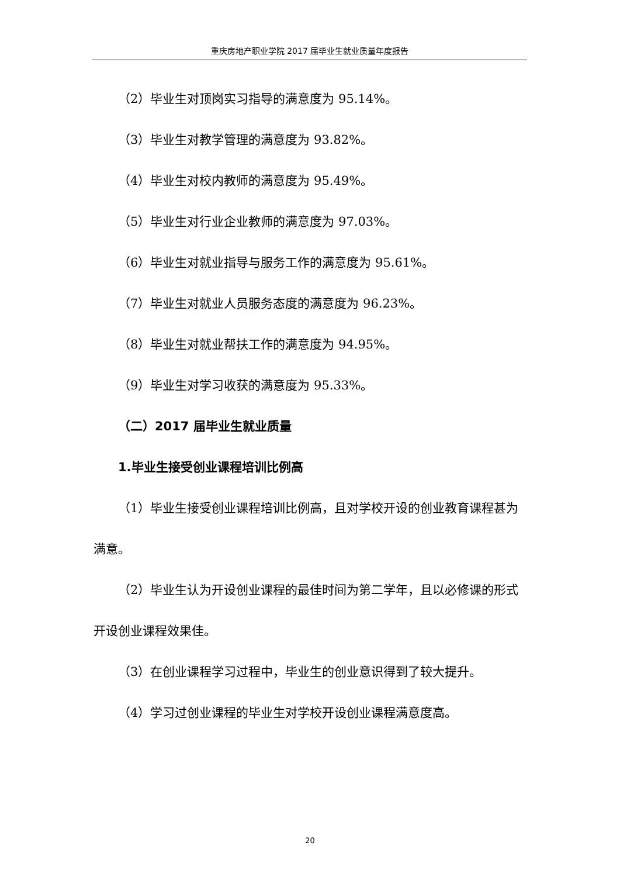重庆房地产职业学院 2017 届毕业生就业质量年度报告
（2）毕业生对顶岗实习指导的满意度为 95.14%。
（3）毕业生对教学管理的满意度为 93.82%。
（4）毕业生对校内教师的满意度为 95.49%。
（5）毕业生对行业企业教师的满意度为 97.03%。
（6）毕业生对就业指导与服务工作的满意度为 95.61%。
（7）毕业生对就业人员服务态度的满意度为 96.23%。
（8）毕业生对就业帮扶工作的满意度为 94.95%。
（9）毕业生对学习收获的满意度为 95.33%。
（二）2017 届毕业生就业质量
1.毕业生接受创业课程培训比例高
（1）毕业生接受创业课程培训比例高，且对学校开设的创业教育课程甚为满意。
（2）毕业生认为开设创业课程的最佳时间为第二学年，且以必修课的形式开设创业课程效果佳。
（3）在创业课程学习过程中，毕业生的创业意识得到了较大提升。
（4）学习过创业课程的毕业生对学校开设创业课程满意度高。
20